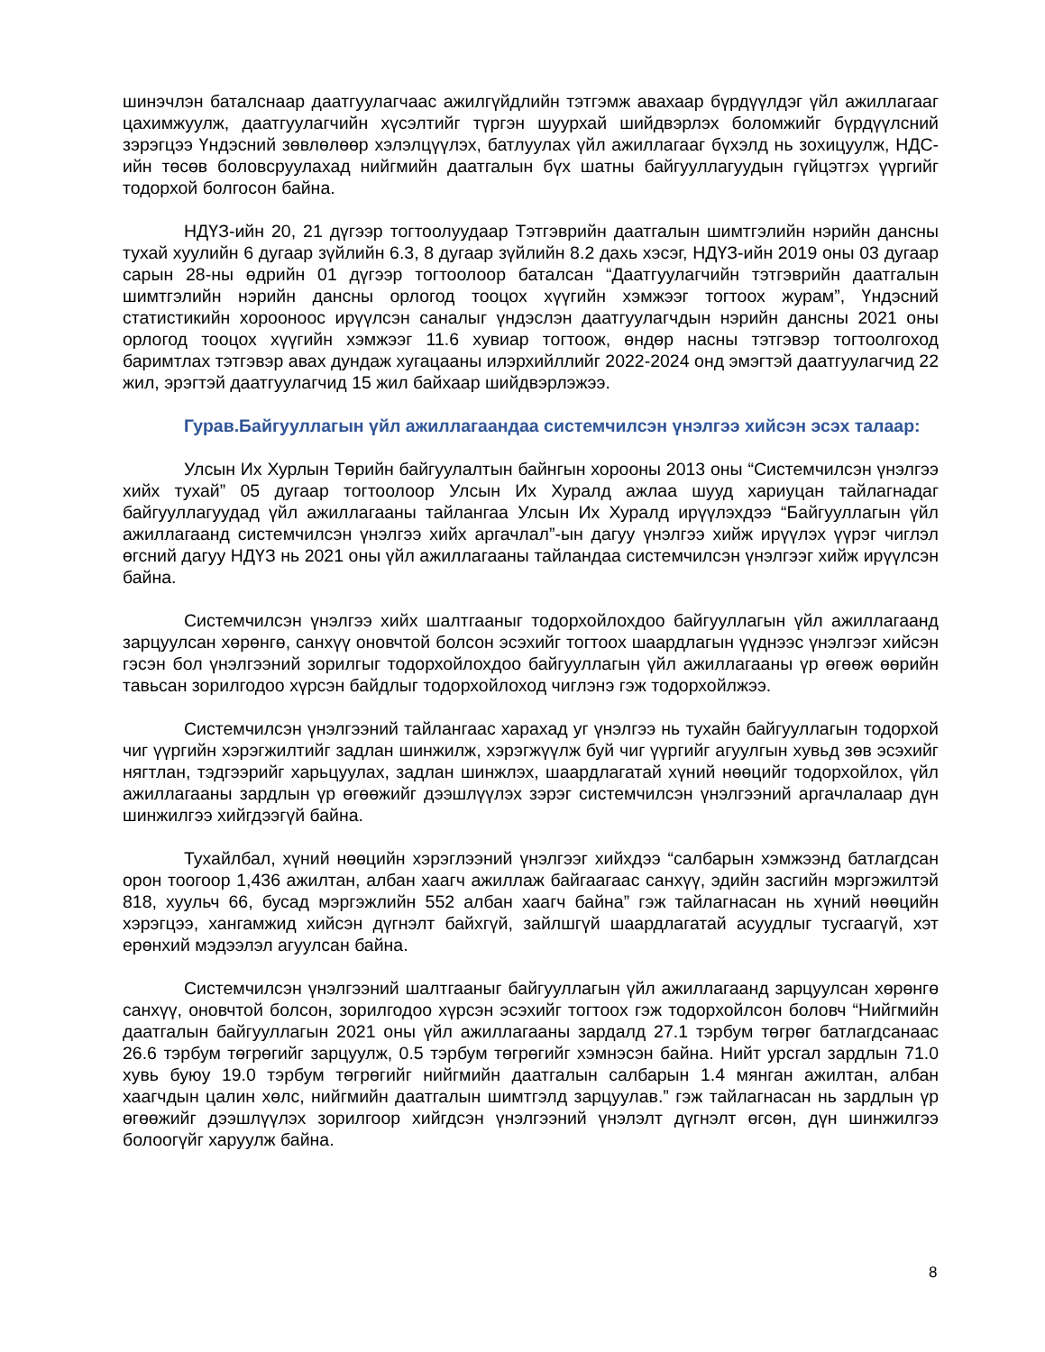шинэчлэн баталснаар даатгуулагчаас ажилгүйдлийн тэтгэмж авахаар бүрдүүлдэг үйл ажиллагааг цахимжуулж, даатгуулагчийн хүсэлтийг түргэн шуурхай шийдвэрлэх боломжийг бүрдүүлсний зэрэгцээ Үндэсний зөвлөлөөр хэлэлцүүлэх, батлуулах үйл ажиллагааг бүхэлд нь зохицуулж, НДС-ийн төсөв боловсруулахад нийгмийн даатгалын бүх шатны байгууллагуудын гүйцэтгэх үүргийг тодорхой болгосон байна.
НДҮЗ-ийн 20, 21 дүгээр тогтоолуудаар Тэтгэврийн даатгалын шимтгэлийн нэрийн дансны тухай хуулийн 6 дугаар зүйлийн 6.3, 8 дугаар зүйлийн 8.2 дахь хэсэг, НДҮЗ-ийн 2019 оны 03 дугаар сарын 28-ны өдрийн 01 дүгээр тогтоолоор баталсан “Даатгуулагчийн тэтгэврийн даатгалын шимтгэлийн нэрийн дансны орлогод тооцох хүүгийн хэмжээг тогтоох журам”, Үндэсний статистикийн хорооноос ирүүлсэн саналыг үндэслэн даатгуулагчдын нэрийн дансны 2021 оны орлогод тооцох хүүгийн хэмжээг 11.6 хувиар тогтоож, өндөр насны тэтгэвэр тогтоолгоход баримтлах тэтгэвэр авах дундаж хугацааны илэрхийллийг 2022-2024 онд эмэгтэй даатгуулагчид 22 жил, эрэгтэй даатгуулагчид 15 жил байхаар шийдвэрлэжээ.
Гурав.Байгууллагын үйл ажиллагаандаа системчилсэн үнэлгээ хийсэн эсэх талаар:
Улсын Их Хурлын Төрийн байгуулалтын байнгын хорооны 2013 оны “Системчилсэн үнэлгээ хийх тухай” 05 дугаар тогтоолоор Улсын Их Хуралд ажлаа шууд хариуцан тайлагнадаг байгууллагуудад үйл ажиллагааны тайлангаа Улсын Их Хуралд ирүүлэхдээ “Байгууллагын үйл ажиллагаанд системчилсэн үнэлгээ хийх аргачлал”-ын дагуу үнэлгээ хийж ирүүлэх үүрэг чиглэл өгсний дагуу НДҮЗ нь 2021 оны үйл ажиллагааны тайландаа системчилсэн үнэлгээг хийж ирүүлсэн байна.
Системчилсэн үнэлгээ хийх шалтгааныг тодорхойлохдоо байгууллагын үйл ажиллагаанд зарцуулсан хөрөнгө, санхүү оновчтой болсон эсэхийг тогтоох шаардлагын үүднээс үнэлгээг хийсэн гэсэн бол үнэлгээний зорилгыг тодорхойлохдоо байгууллагын үйл ажиллагааны үр өгөөж өөрийн тавьсан зорилгодоо хүрсэн байдлыг тодорхойлоход чиглэнэ гэж тодорхойлжээ.
Системчилсэн үнэлгээний тайлангаас харахад уг үнэлгээ нь тухайн байгууллагын тодорхой чиг үүргийн хэрэгжилтийг задлан шинжилж, хэрэгжүүлж буй чиг үүргийг агуулгын хувьд зөв эсэхийг нягтлан, тэдгээрийг харьцуулах, задлан шинжлэх, шаардлагатай хүний нөөцийг тодорхойлох, үйл ажиллагааны зардлын үр өгөөжийг дээшлүүлэх зэрэг системчилсэн үнэлгээний аргачлалаар дүн шинжилгээ хийгдээгүй байна.
Тухайлбал, хүний нөөцийн хэрэглээний үнэлгээг хийхдээ “салбарын хэмжээнд батлагдсан орон тоогоор 1,436 ажилтан, албан хаагч ажиллаж байгаагаас санхүү, эдийн засгийн мэргэжилтэй 818, хуульч 66, бусад мэргэжлийн 552 албан хаагч байна” гэж тайлагнасан нь хүний нөөцийн хэрэгцээ, хангамжид хийсэн дүгнэлт байхгүй, зайлшгүй шаардлагатай асуудлыг тусгаагүй, хэт ерөнхий мэдээлэл агуулсан байна.
Системчилсэн үнэлгээний шалтгааныг байгууллагын үйл ажиллагаанд зарцуулсан хөрөнгө санхүү, оновчтой болсон, зорилгодоо хүрсэн эсэхийг тогтоох гэж тодорхойлсон боловч “Нийгмийн даатгалын байгууллагын 2021 оны үйл ажиллагааны зардалд 27.1 тэрбум төгрөг батлагдсанаас 26.6 тэрбум төгрөгийг зарцуулж, 0.5 тэрбум төгрөгийг хэмнэсэн байна. Нийт урсгал зардлын 71.0 хувь буюу 19.0 тэрбум төгрөгийг нийгмийн даатгалын салбарын 1.4 мянган ажилтан, албан хаагчдын цалин хөлс, нийгмийн даатгалын шимтгэлд зарцуулав.” гэж тайлагнасан нь зардлын үр өгөөжийг дээшлүүлэх зорилгоор хийгдсэн үнэлгээний үнэлэлт дүгнэлт өгсөн, дүн шинжилгээ болоогүйг харуулж байна.
8